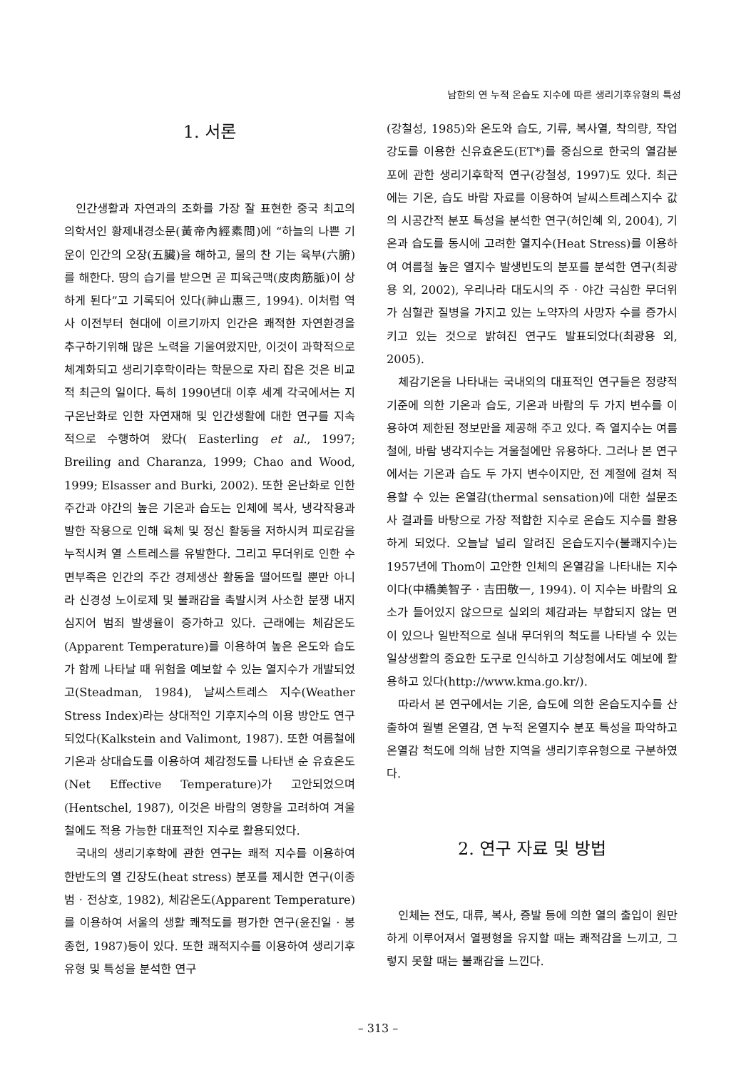남한의 연 누적 온습도 지수에 따른 생리기후유형의 특성
1. 서론
인간생활과 자연과의 조화를 가장 잘 표현한 중국 최고의 의학서인 황제내경소문(黃帝內經素問)에 “하늘의 나쁜 기운이 인간의 오장(五臟)을 해하고, 물의 찬 기는 육부(六腑)를 해한다. 땅의 습기를 받으면 곧 피육근맥(皮肉筋脈)이 상하게 된다”고 기록되어 있다(神山惠三, 1994). 이처럼 역사 이전부터 현대에 이르기까지 인간은 쾌적한 자연환경을 추구하기위해 많은 노력을 기울여왔지만, 이것이 과학적으로 체계화되고 생리기후학이라는 학문으로 자리 잡은 것은 비교적 최근의 일이다. 특히 1990년대 이후 세계 각국에서는 지구온난화로 인한 자연재해 및 인간생활에 대한 연구를 지속적으로 수행하여 왔다( Easterling et al., 1997; Breiling and Charanza, 1999; Chao and Wood, 1999; Elsasser and Burki, 2002). 또한 온난화로 인한 주간과 야간의 높은 기온과 습도는 인체에 복사, 냉각작용과 발한 작용으로 인해 육체 및 정신 활동을 저하시켜 피로감을 누적시켜 열 스트레스를 유발한다. 그리고 무더위로 인한 수면부족은 인간의 주간 경제생산 활동을 떨어뜨릴 뿐만 아니라 신경성 노이로제 및 불쾌감을 촉발시켜 사소한 분쟁 내지 심지어 범죄 발생율이 증가하고 있다. 근래에는 체감온도(Apparent Temperature)를 이용하여 높은 온도와 습도가 함께 나타날 때 위험을 예보할 수 있는 열지수가 개발되었고(Steadman, 1984), 날씨스트레스 지수(Weather Stress Index)라는 상대적인 기후지수의 이용 방안도 연구되었다(Kalkstein and Valimont, 1987). 또한 여름철에 기온과 상대습도를 이용하여 체감정도를 나타낸 순 유효온도(Net Effective Temperature)가 고안되었으며(Hentschel, 1987), 이것은 바람의 영향을 고려하여 겨울철에도 적용 가능한 대표적인 지수로 활용되었다.
국내의 생리기후학에 관한 연구는 쾌적 지수를 이용하여 한반도의 열 긴장도(heat stress) 분포를 제시한 연구(이종범 · 전상호, 1982), 체감온도(Apparent Temperature)를 이용하여 서울의 생활 쾌적도를 평가한 연구(윤진일 · 봉종헌, 1987)등이 있다. 또한 쾌적지수를 이용하여 생리기후유형 및 특성을 분석한 연구
(강철성, 1985)와 온도와 습도, 기류, 복사열, 착의량, 작업강도를 이용한 신유효온도(ET*)를 중심으로 한국의 열감분포에 관한 생리기후학적 연구(강철성, 1997)도 있다. 최근에는 기온, 습도 바람 자료를 이용하여 날씨스트레스지수 값의 시공간적 분포 특성을 분석한 연구(허인혜 외, 2004), 기온과 습도를 동시에 고려한 열지수(Heat Stress)를 이용하여 여름철 높은 열지수 발생빈도의 분포를 분석한 연구(최광용 외, 2002), 우리나라 대도시의 주 · 야간 극심한 무더위가 심혈관 질병을 가지고 있는 노약자의 사망자 수를 증가시키고 있는 것으로 밝혀진 연구도 발표되었다(최광용 외, 2005).
체감기온을 나타내는 국내외의 대표적인 연구들은 정량적 기준에 의한 기온과 습도, 기온과 바람의 두 가지 변수를 이용하여 제한된 정보만을 제공해 주고 있다. 즉 열지수는 여름철에, 바람 냉각지수는 겨울철에만 유용하다. 그러나 본 연구에서는 기온과 습도 두 가지 변수이지만, 전 계절에 걸쳐 적용할 수 있는 온열감(thermal sensation)에 대한 설문조사 결과를 바탕으로 가장 적합한 지수로 온습도 지수를 활용하게 되었다. 오늘날 널리 알려진 온습도지수(불쾌지수)는 1957년에 Thom이 고안한 인체의 온열감을 나타내는 지수이다(中橋美智子 · 吉田敬一, 1994). 이 지수는 바람의 요소가 들어있지 않으므로 실외의 체감과는 부합되지 않는 면이 있으나 일반적으로 실내 무더위의 척도를 나타낼 수 있는 일상생활의 중요한 도구로 인식하고 기상청에서도 예보에 활용하고 있다(http://www.kma.go.kr/).
따라서 본 연구에서는 기온, 습도에 의한 온습도지수를 산출하여 월별 온열감, 연 누적 온열지수 분포 특성을 파악하고 온열감 척도에 의해 남한 지역을 생리기후유형으로 구분하였다.
2. 연구 자료 및 방법
인체는 전도, 대류, 복사, 증발 등에 의한 열의 출입이 원만하게 이루어져서 열평형을 유지할 때는 쾌적감을 느끼고, 그렇지 못할 때는 불쾌감을 느낀다.
– 313 –